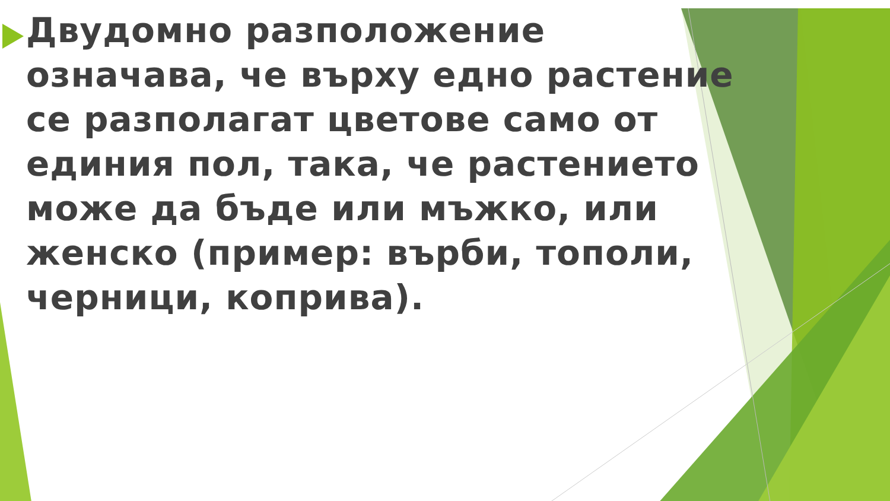Двудомно разположение означава, че върху едно растение се разполагат цветове само от единия пол, така, че растението може да бъде или мъжко, или женско (пример: върби, тополи, черници, коприва).